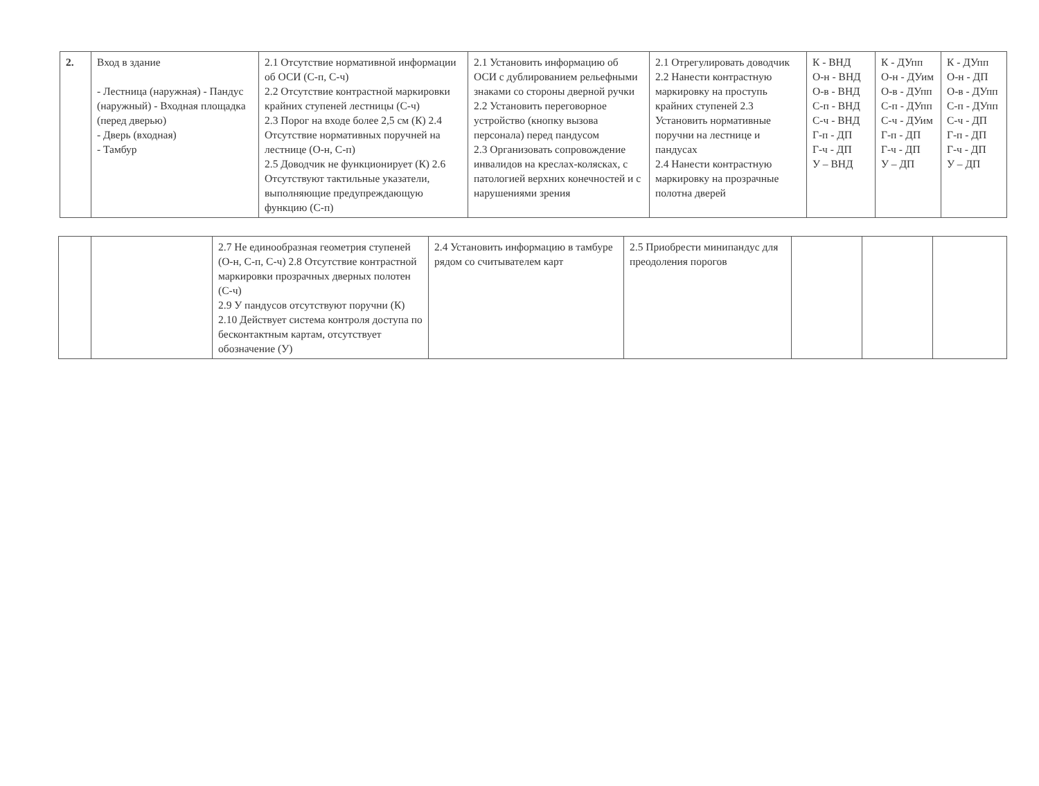| 2. | Вход в здание - Лестница (наружная) - Пандус (наружный) - Входная площадка (перед дверью) - Дверь (входная) - Тамбур | 2.1 Отсутствие нормативной информации об ОСИ (С-п, С-ч) 2.2 Отсутствие контрастной маркировки крайних ступеней лестницы (С-ч) 2.3 Порог на входе более 2,5 см (К) 2.4 Отсутствие нормативных поручней на лестнице (О-н, С-п) 2.5 Доводчик не функционирует (К) 2.6 Отсутствуют тактильные указатели, выполняющие предупреждающую функцию (С-п) | 2.1 Установить информацию об ОСИ с дублированием рельефными знаками со стороны дверной ручки 2.2 Установить переговорное устройство (кнопку вызова персонала) перед пандусом 2.3 Организовать сопровождение инвалидов на креслах-колясках, с патологией верхних конечностей и с нарушениями зрения | 2.1 Отрегулировать доводчик 2.2 Нанести контрастную маркировку на проступь крайних ступеней 2.3 Установить нормативные поручни на лестнице и пандусах 2.4 Нанести контрастную маркировку на прозрачные полотна дверей | К - ВНД О-н - ВНД О-в - ВНД С-п - ВНД С-ч - ВНД Г-п - ДП Г-ч - ДП У – ВНД | К - ДУпп О-н - ДУим О-в - ДУпп С-п - ДУпп С-ч - ДУим Г-п - ДП Г-ч - ДП У – ДП | К - ДУпп О-н - ДП О-в - ДУпп С-п - ДУпп С-ч - ДП Г-п - ДП Г-ч - ДП У – ДП |
| | | 2.7 Не единообразная геометрия ступеней (О-н, С-п, С-ч) 2.8 Отсутствие контрастной маркировки прозрачных дверных полотен (С-ч) 2.9 У пандусов отсутствуют поручни (К) 2.10 Действует система контроля доступа по бесконтактным картам, отсутствует обозначение (У) | 2.4 Установить информацию в тамбуре рядом со считывателем карт | 2.5 Приобрести минипандус для преодоления порогов | | | |